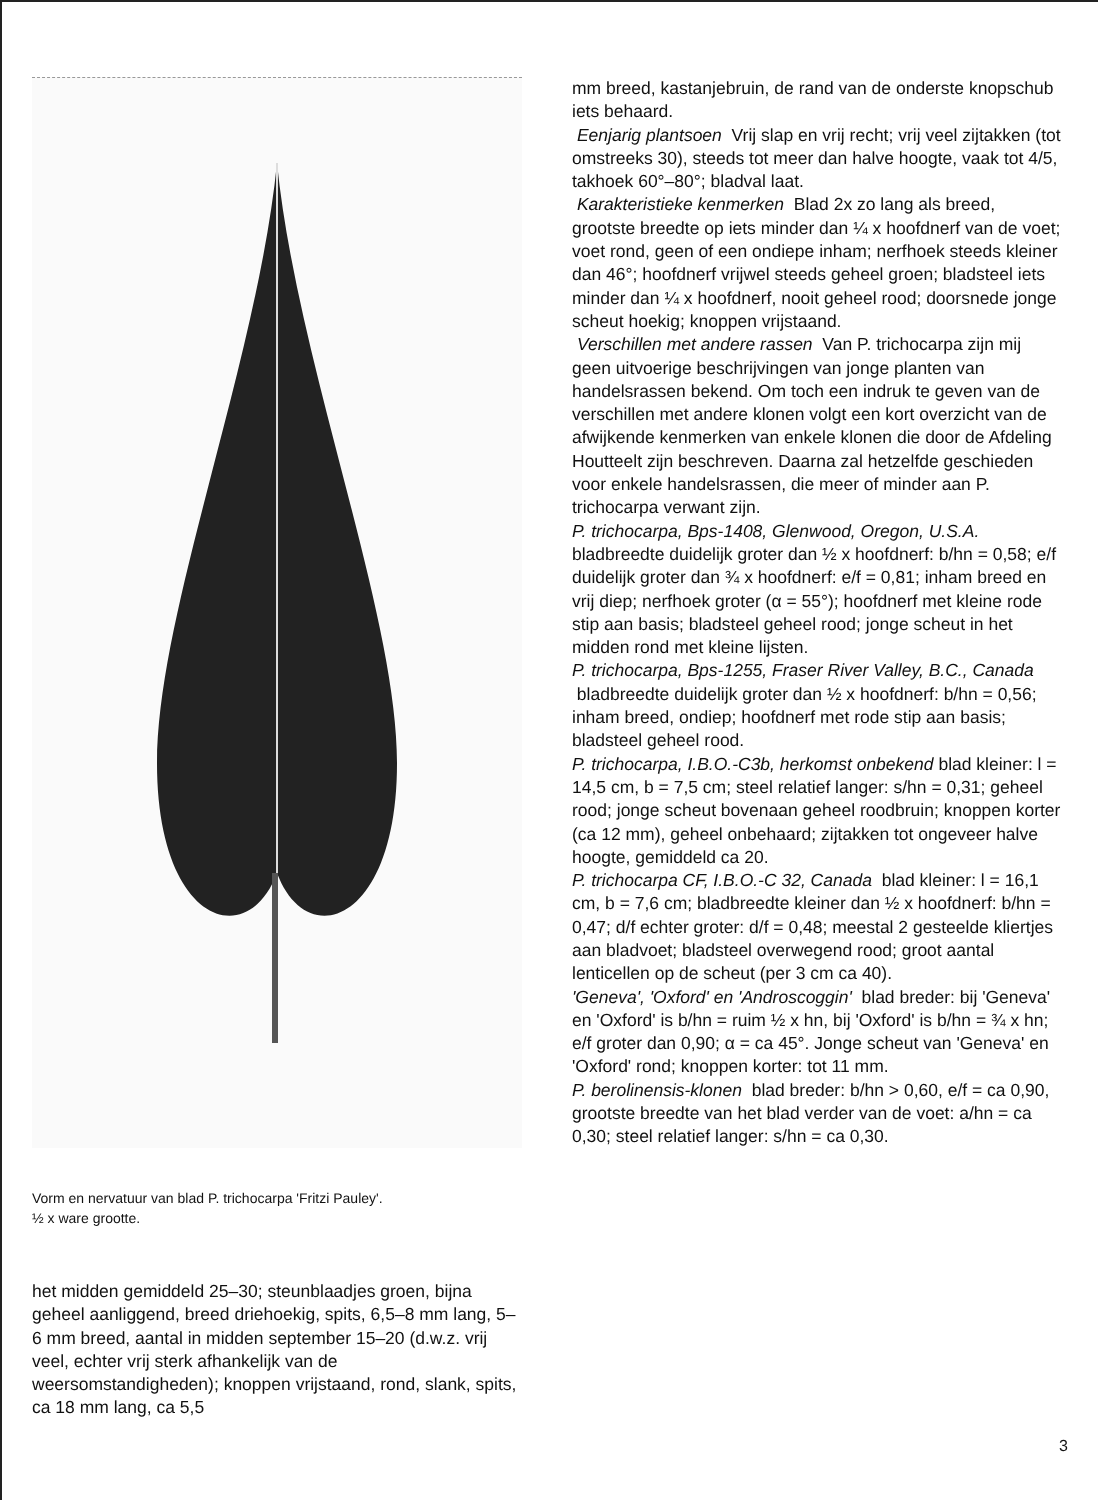Vorm en nervatuur van blad P. trichocarpa 'Fritzi Pauley'.
½ x ware grootte.
het midden gemiddeld 25–30; steunblaadjes groen, bijna geheel aanliggend, breed driehoekig, spits, 6,5–8 mm lang, 5–6 mm breed, aantal in midden september 15–20 (d.w.z. vrij veel, echter vrij sterk afhankelijk van de weersomstandigheden); knoppen vrijstaand, rond, slank, spits, ca 18 mm lang, ca 5,5
mm breed, kastanjebruin, de rand van de onderste knopschub iets behaard.
Eenjarig plantsoen Vrij slap en vrij recht; vrij veel zijtakken (tot omstreeks 30), steeds tot meer dan halve hoogte, vaak tot 4/5, takhoek 60°–80°; bladval laat.
Karakteristieke kenmerken Blad 2x zo lang als breed, grootste breedte op iets minder dan ¼ x hoofdnerf van de voet; voet rond, geen of een ondiepe inham; nerfhoek steeds kleiner dan 46°; hoofdnerf vrijwel steeds geheel groen; bladsteel iets minder dan ¼ x hoofdnerf, nooit geheel rood; doorsnede jonge scheut hoekig; knoppen vrijstaand.
Verschillen met andere rassen Van P. trichocarpa zijn mij geen uitvoerige beschrijvingen van jonge planten van handelsrassen bekend. Om toch een indruk te geven van de verschillen met andere klonen volgt een kort overzicht van de afwijkende kenmerken van enkele klonen die door de Afdeling Houtteelt zijn beschreven. Daarna zal hetzelfde geschieden voor enkele handelsrassen, die meer of minder aan P. trichocarpa verwant zijn.
P. trichocarpa, Bps-1408, Glenwood, Oregon, U.S.A. bladbreedte duidelijk groter dan ½ x hoofdnerf: b/hn = 0,58; e/f duidelijk groter dan ¾ x hoofdnerf: e/f = 0,81; inham breed en vrij diep; nerfhoek groter (α = 55°); hoofdnerf met kleine rode stip aan basis; bladsteel geheel rood; jonge scheut in het midden rond met kleine lijsten.
P. trichocarpa, Bps-1255, Fraser River Valley, B.C., Canada bladbreedte duidelijk groter dan ½ x hoofdnerf: b/hn = 0,56; inham breed, ondiep; hoofdnerf met rode stip aan basis; bladsteel geheel rood.
P. trichocarpa, I.B.O.-C3b, herkomst onbekend blad kleiner: l = 14,5 cm, b = 7,5 cm; steel relatief langer: s/hn = 0,31; geheel rood; jonge scheut bovenaan geheel roodbruin; knoppen korter (ca 12 mm), geheel onbehaard; zijtakken tot ongeveer halve hoogte, gemiddeld ca 20.
P. trichocarpa CF, I.B.O.-C 32, Canada blad kleiner: l = 16,1 cm, b = 7,6 cm; bladbreedte kleiner dan ½ x hoofdnerf: b/hn = 0,47; d/f echter groter: d/f = 0,48; meestal 2 gesteelde kliertjes aan bladvoet; bladsteel overwegend rood; groot aantal lenticellen op de scheut (per 3 cm ca 40).
'Geneva', 'Oxford' en 'Androscoggin' blad breder: bij 'Geneva' en 'Oxford' is b/hn = ruim ½ x hn, bij 'Oxford' is b/hn = ¾ x hn; e/f groter dan 0,90; α = ca 45°. Jonge scheut van 'Geneva' en 'Oxford' rond; knoppen korter: tot 11 mm.
P. berolinensis-klonen blad breder: b/hn > 0,60, e/f = ca 0,90, grootste breedte van het blad verder van de voet: a/hn = ca 0,30; steel relatief langer: s/hn = ca 0,30.
3